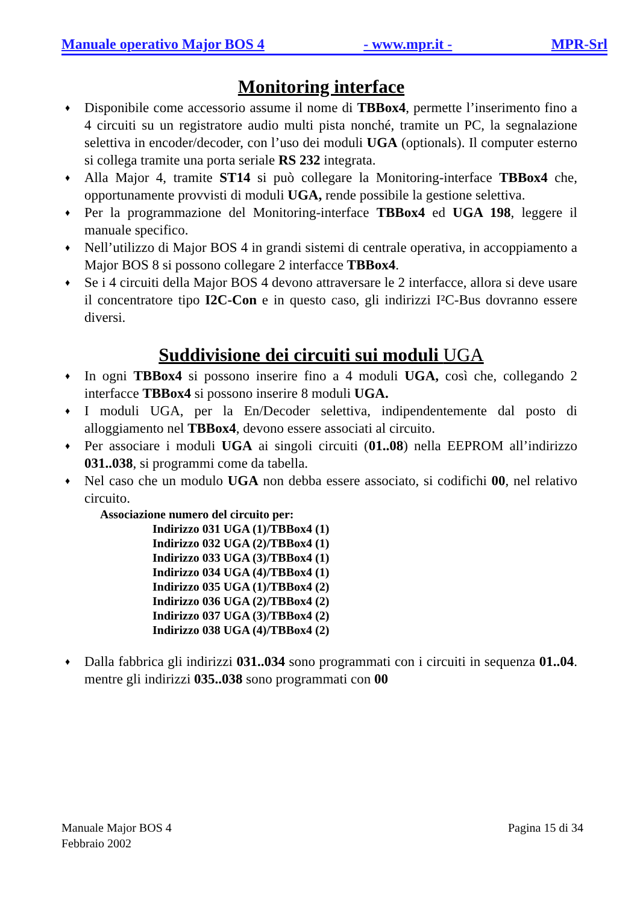Manuale operativo Major BOS 4 - www.mpr.it - MPR-Srl
Monitoring interface
♦ Disponibile come accessorio assume il nome di TBBox4, permette l’inserimento fino a 4 circuiti su un registratore audio multi pista nonché, tramite un PC, la segnalazione selettiva in encoder/decoder, con l’uso dei moduli UGA (optionals). Il computer esterno si collega tramite una porta seriale RS 232 integrata.
♦ Alla Major 4, tramite ST14 si può collegare la Monitoring-interface TBBox4 che, opportunamente provvisti di moduli UGA, rende possibile la gestione selettiva.
♦ Per la programmazione del Monitoring-interface TBBox4 ed UGA 198, leggere il manuale specifico.
♦ Nell’utilizzo di Major BOS 4 in grandi sistemi di centrale operativa, in accoppiamento a Major BOS 8 si possono collegare 2 interfacce TBBox4.
♦ Se i 4 circuiti della Major BOS 4 devono attraversare le 2 interfacce, allora si deve usare il concentratore tipo I2C-Con e in questo caso, gli indirizzi I²C-Bus dovranno essere diversi.
Suddivisione dei circuiti sui moduli UGA
♦ In ogni TBBox4 si possono inserire fino a 4 moduli UGA, così che, collegando 2 interfacce TBBox4 si possono inserire 8 moduli UGA.
♦ I moduli UGA, per la En/Decoder selettiva, indipendentemente dal posto di alloggiamento nel TBBox4, devono essere associati al circuito.
♦ Per associare i moduli UGA ai singoli circuiti (01..08) nella EEPROM all’indirizzo 031..038, si programmi come da tabella.
♦ Nel caso che un modulo UGA non debba essere associato, si codifichi 00, nel relativo circuito.
Associazione numero del circuito per:
Indirizzo 031 UGA (1)/TBBox4 (1)
Indirizzo 032 UGA (2)/TBBox4 (1)
Indirizzo 033 UGA (3)/TBBox4 (1)
Indirizzo 034 UGA (4)/TBBox4 (1)
Indirizzo 035 UGA (1)/TBBox4 (2)
Indirizzo 036 UGA (2)/TBBox4 (2)
Indirizzo 037 UGA (3)/TBBox4 (2)
Indirizzo 038 UGA (4)/TBBox4 (2)
♦ Dalla fabbrica gli indirizzi 031..034 sono programmati con i circuiti in sequenza 01..04. mentre gli indirizzi 035..038 sono programmati con 00
Manuale Major BOS 4
Febbraio 2002 Pagina 15 di 34